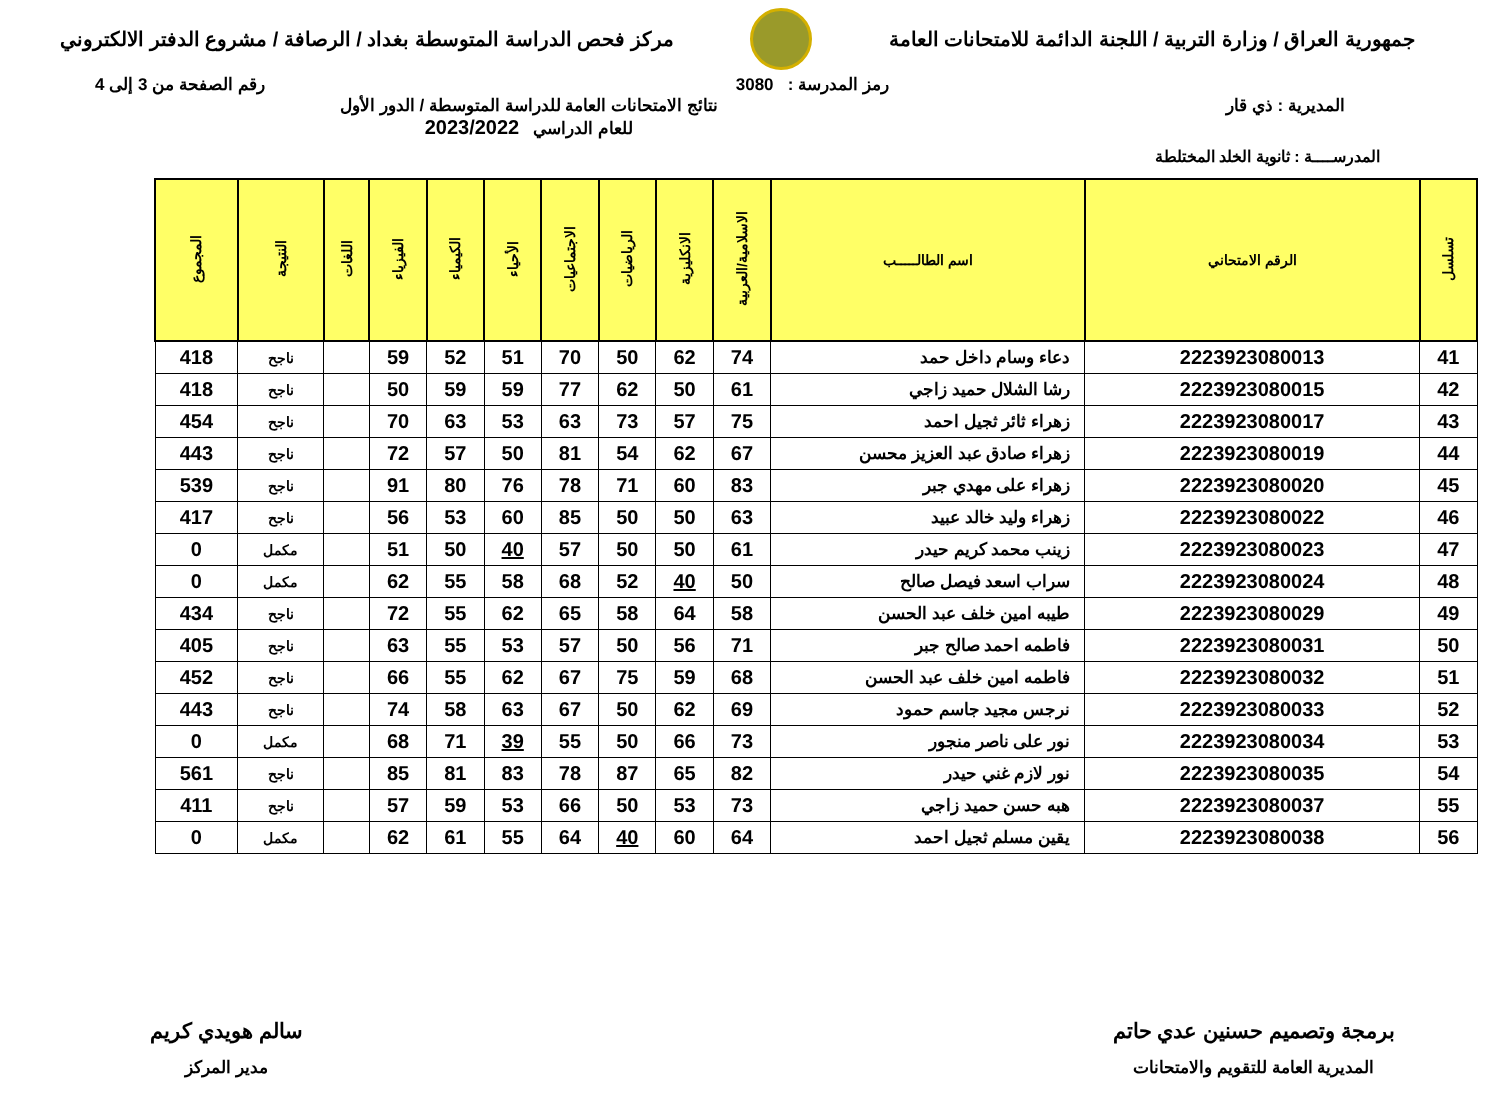جمهورية العراق / وزارة التربية / اللجنة الدائمة للامتحانات العامة
مركز فحص الدراسة المتوسطة بغداد / الرصافة / مشروع الدفتر الالكتروني
رمز المدرسة : 3080 رقم الصفحة من 3 إلى 4
المديرية : ذي قار نتائج الامتحانات العامة للدراسة المتوسطة / الدور الأول
للعام الدراسي 2023/2022
المدرســــة : ثانوية الخلد المختلطة
| تسلسل | الرقم الامتحاني | اسم الطالـــــب | الاسلامية/العربية | الانكليزية | الرياضيات | الاجتماعيات | الأحياء | الكيمياء | الفيزياء | اللغات | النتيجة | المجموع |
| --- | --- | --- | --- | --- | --- | --- | --- | --- | --- | --- | --- | --- |
| 41 | 2223923080013 | دعاء وسام داخل حمد | 74 | 62 | 50 | 70 | 51 | 52 | 59 | | ناجح | 418 |
| 42 | 2223923080015 | رشا الشلال حميد زاجي | 61 | 50 | 62 | 77 | 59 | 59 | 50 | | ناجح | 418 |
| 43 | 2223923080017 | زهراء ثائر ثجيل احمد | 75 | 57 | 73 | 63 | 53 | 63 | 70 | | ناجح | 454 |
| 44 | 2223923080019 | زهراء صادق عبد العزيز محسن | 67 | 62 | 54 | 81 | 50 | 57 | 72 | | ناجح | 443 |
| 45 | 2223923080020 | زهراء على مهدي جبر | 83 | 60 | 71 | 78 | 76 | 80 | 91 | | ناجح | 539 |
| 46 | 2223923080022 | زهراء وليد خالد عبيد | 63 | 50 | 50 | 85 | 60 | 53 | 56 | | ناجح | 417 |
| 47 | 2223923080023 | زينب محمد كريم حيدر | 61 | 50 | 50 | 57 | 40 | 50 | 51 | | مكمل | 0 |
| 48 | 2223923080024 | سراب اسعد فيصل صالح | 50 | 40 | 52 | 68 | 58 | 55 | 62 | | مكمل | 0 |
| 49 | 2223923080029 | طيبه امين خلف عبد الحسن | 58 | 64 | 58 | 65 | 62 | 55 | 72 | | ناجح | 434 |
| 50 | 2223923080031 | فاطمه احمد صالح جبر | 71 | 56 | 50 | 57 | 53 | 55 | 63 | | ناجح | 405 |
| 51 | 2223923080032 | فاطمه امين خلف عبد الحسن | 68 | 59 | 75 | 67 | 62 | 55 | 66 | | ناجح | 452 |
| 52 | 2223923080033 | نرجس مجيد جاسم حمود | 69 | 62 | 50 | 67 | 63 | 58 | 74 | | ناجح | 443 |
| 53 | 2223923080034 | نور على ناصر منجور | 73 | 66 | 50 | 55 | 39 | 71 | 68 | | مكمل | 0 |
| 54 | 2223923080035 | نور لازم غني حيدر | 82 | 65 | 87 | 78 | 83 | 81 | 85 | | ناجح | 561 |
| 55 | 2223923080037 | هبه حسن حميد زاجي | 73 | 53 | 50 | 66 | 53 | 59 | 57 | | ناجح | 411 |
| 56 | 2223923080038 | يقين مسلم ثجيل احمد | 64 | 60 | 40 | 64 | 55 | 61 | 62 | | مكمل | 0 |
برمجة وتصميم حسنين عدي حاتم
المديرية العامة للتقويم والامتحانات
سالم هويدي كريم
مدير المركز